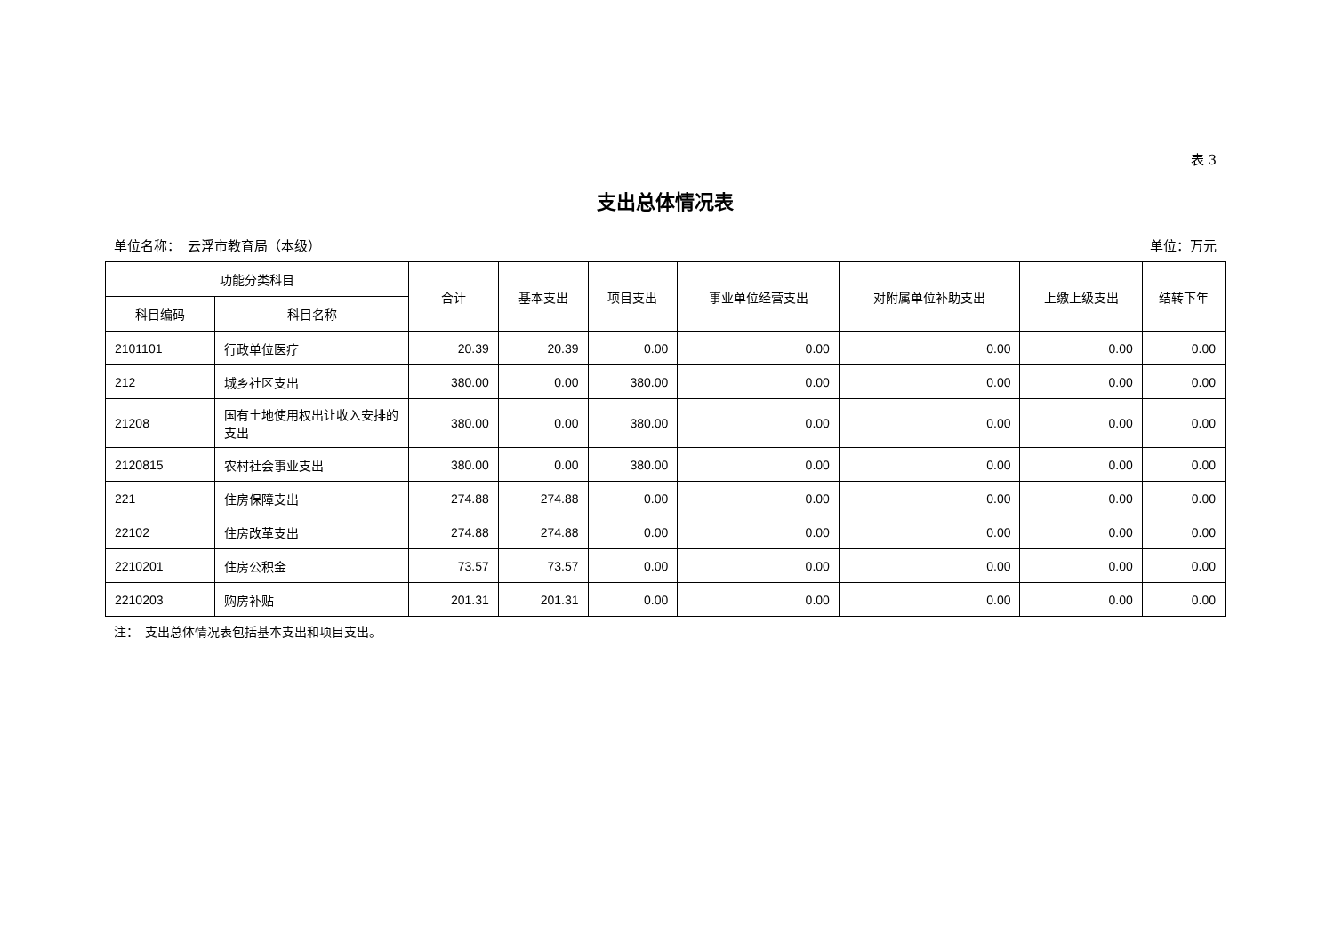表 3
支出总体情况表
单位名称：　云浮市教育局（本级） 单位：万元
| 功能分类科目 | | 合计 | 基本支出 | 项目支出 | 事业单位经营支出 | 对附属单位补助支出 | 上缴上级支出 | 结转下年 |
| --- | --- | --- | --- | --- | --- | --- | --- | --- |
| 科目编码 | 科目名称 | | | | | | | |
| 2101101 | 行政单位医疗 | 20.39 | 20.39 | 0.00 | 0.00 | 0.00 | 0.00 | 0.00 |
| 212 | 城乡社区支出 | 380.00 | 0.00 | 380.00 | 0.00 | 0.00 | 0.00 | 0.00 |
| 21208 | 国有土地使用权出让收入安排的支出 | 380.00 | 0.00 | 380.00 | 0.00 | 0.00 | 0.00 | 0.00 |
| 2120815 | 农村社会事业支出 | 380.00 | 0.00 | 380.00 | 0.00 | 0.00 | 0.00 | 0.00 |
| 221 | 住房保障支出 | 274.88 | 274.88 | 0.00 | 0.00 | 0.00 | 0.00 | 0.00 |
| 22102 | 住房改革支出 | 274.88 | 274.88 | 0.00 | 0.00 | 0.00 | 0.00 | 0.00 |
| 2210201 | 住房公积金 | 73.57 | 73.57 | 0.00 | 0.00 | 0.00 | 0.00 | 0.00 |
| 2210203 | 购房补贴 | 201.31 | 201.31 | 0.00 | 0.00 | 0.00 | 0.00 | 0.00 |
注：　支出总体情况表包括基本支出和项目支出。